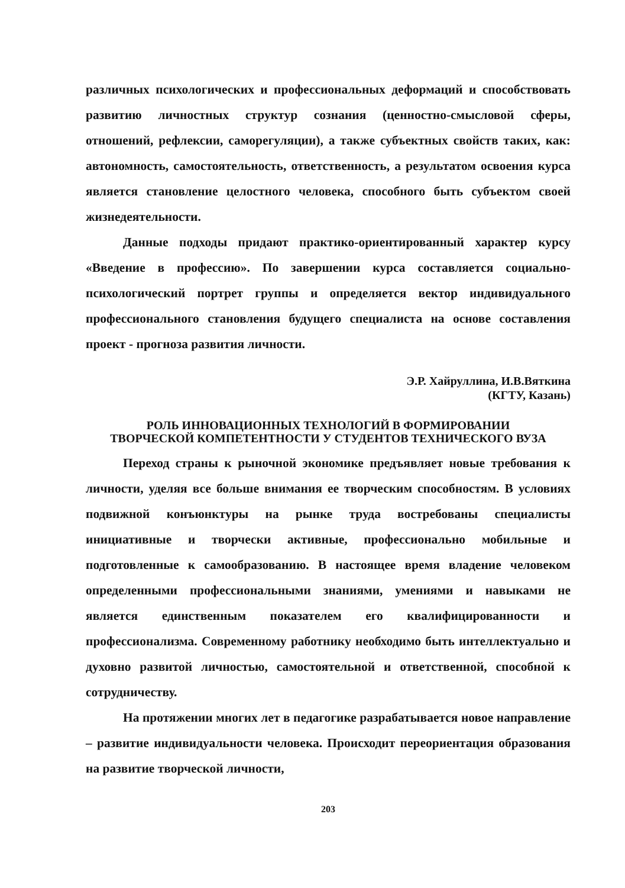различных психологических и профессиональных деформаций и способствовать развитию личностных структур сознания (ценностно-смысловой сферы, отношений, рефлексии, саморегуляции), а также субъектных свойств таких, как: автономность, самостоятельность, ответственность, а результатом освоения курса является становление целостного человека, способного быть субъектом своей жизнедеятельности.
Данные подходы придают практико-ориентированный характер курсу «Введение в профессию». По завершении курса составляется социально-психологический портрет группы и определяется вектор индивидуального профессионального становления будущего специалиста на основе составления проект - прогноза развития личности.
Э.Р. Хайруллина, И.В.Вяткина
(КГТУ, Казань)
РОЛЬ ИННОВАЦИОННЫХ ТЕХНОЛОГИЙ В ФОРМИРОВАНИИ
ТВОРЧЕСКОЙ КОМПЕТЕНТНОСТИ У СТУДЕНТОВ ТЕХНИЧЕСКОГО ВУЗА
Переход страны к рыночной экономике предъявляет новые требования к личности, уделяя все больше внимания ее творческим способностям. В условиях подвижной конъюнктуры на рынке труда востребованы специалисты инициативные и творчески активные, профессионально мобильные и подготовленные к самообразованию. В настоящее время владение человеком определенными профессиональными знаниями, умениями и навыками не является единственным показателем его квалифицированности и профессионализма. Современному работнику необходимо быть интеллектуально и духовно развитой личностью, самостоятельной и ответственной, способной к сотрудничеству.
На протяжении многих лет в педагогике разрабатывается новое направление – развитие индивидуальности человека. Происходит переориентация образования на развитие творческой личности,
203